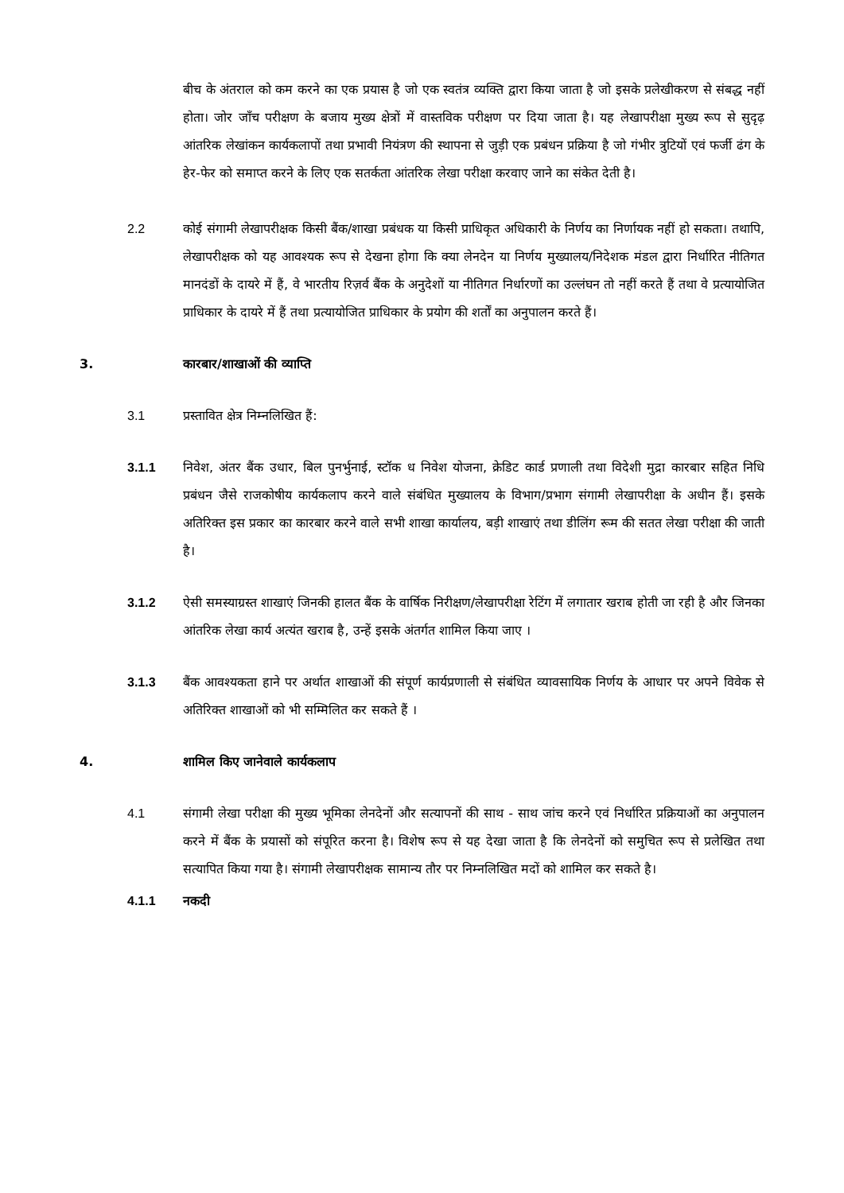बीच के अंतराल को कम करने का एक प्रयास है जो एक स्वतंत्र व्यक्ति द्वारा किया जाता है जो इसके प्रलेखीकरण से संबद्ध नहीं होता। जोर जाँच परीक्षण के बजाय मुख्य क्षेत्रों में वास्तविक परीक्षण पर दिया जाता है। यह लेखापरीक्षा मुख्य रूप से सुदृढ़ आंतरिक लेखांकन कार्यकलापों तथा प्रभावी नियंत्रण की स्थापना से जुड़ी एक प्रबंधन प्रक्रिया है जो गंभीर त्रुटियों एवं फर्जी ढंग के हेर-फेर को समाप्त करने के लिए एक सतर्कता आंतरिक लेखा परीक्षा करवाए जाने का संकेत देती है।
2.2 कोई संगामी लेखापरीक्षक किसी बैंक/शाखा प्रबंधक या किसी प्राधिकृत अधिकारी के निर्णय का निर्णायक नहीं हो सकता। तथापि, लेखापरीक्षक को यह आवश्यक रूप से देखना होगा कि क्या लेनदेन या निर्णय मुख्यालय/निदेशक मंडल द्वारा निर्धारित नीतिगत मानदंडों के दायरे में हैं, वे भारतीय रिज़र्व बैंक के अनुदेशों या नीतिगत निर्धारणों का उल्लंघन तो नहीं करते हैं तथा वे प्रत्यायोजित प्राधिकार के दायरे में हैं तथा प्रत्यायोजित प्राधिकार के प्रयोग की शर्तों का अनुपालन करते हैं।
3. कारबार/शाखाओं की व्याप्ति
3.1 प्रस्तावित क्षेत्र निम्नलिखित हैं:
3.1.1 निवेश, अंतर बैंक उधार, बिल पुनर्भुनाई, स्टॉक ध निवेश योजना, क्रेडिट कार्ड प्रणाली तथा विदेशी मुद्रा कारबार सहित निधि प्रबंधन जैसे राजकोषीय कार्यकलाप करने वाले संबंधित मुख्यालय के विभाग/प्रभाग संगामी लेखापरीक्षा के अधीन हैं। इसके अतिरिक्त इस प्रकार का कारबार करने वाले सभी शाखा कार्यालय, बड़ी शाखाएं तथा डीलिंग रूम की सतत लेखा परीक्षा की जाती है।
3.1.2 ऐसी समस्याग्रस्त शाखाएं जिनकी हालत बैंक के वार्षिक निरीक्षण/लेखापरीक्षा रेटिंग में लगातार खराब होती जा रही है और जिनका आंतरिक लेखा कार्य अत्यंत खराब है, उन्हें इसके अंतर्गत शामिल किया जाए ।
3.1.3 बैंक आवश्यकता हाने पर अर्थात शाखाओं की संपूर्ण कार्यप्रणाली से संबंधित व्यावसायिक निर्णय के आधार पर अपने विवेक से अतिरिक्त शाखाओं को भी सम्मिलित कर सकते हैं ।
4. शामिल किए जानेवाले कार्यकलाप
4.1 संगामी लेखा परीक्षा की मुख्य भूमिका लेनदेनों और सत्यापनों की साथ - साथ जांच करने एवं निर्धारित प्रक्रियाओं का अनुपालन करने में बैंक के प्रयासों को संपूरित करना है। विशेष रूप से यह देखा जाता है कि लेनदेनों को समुचित रूप से प्रलेखित तथा सत्यापित किया गया है। संगामी लेखापरीक्षक सामान्य तौर पर निम्नलिखित मदों को शामिल कर सकते है।
4.1.1 नकदी